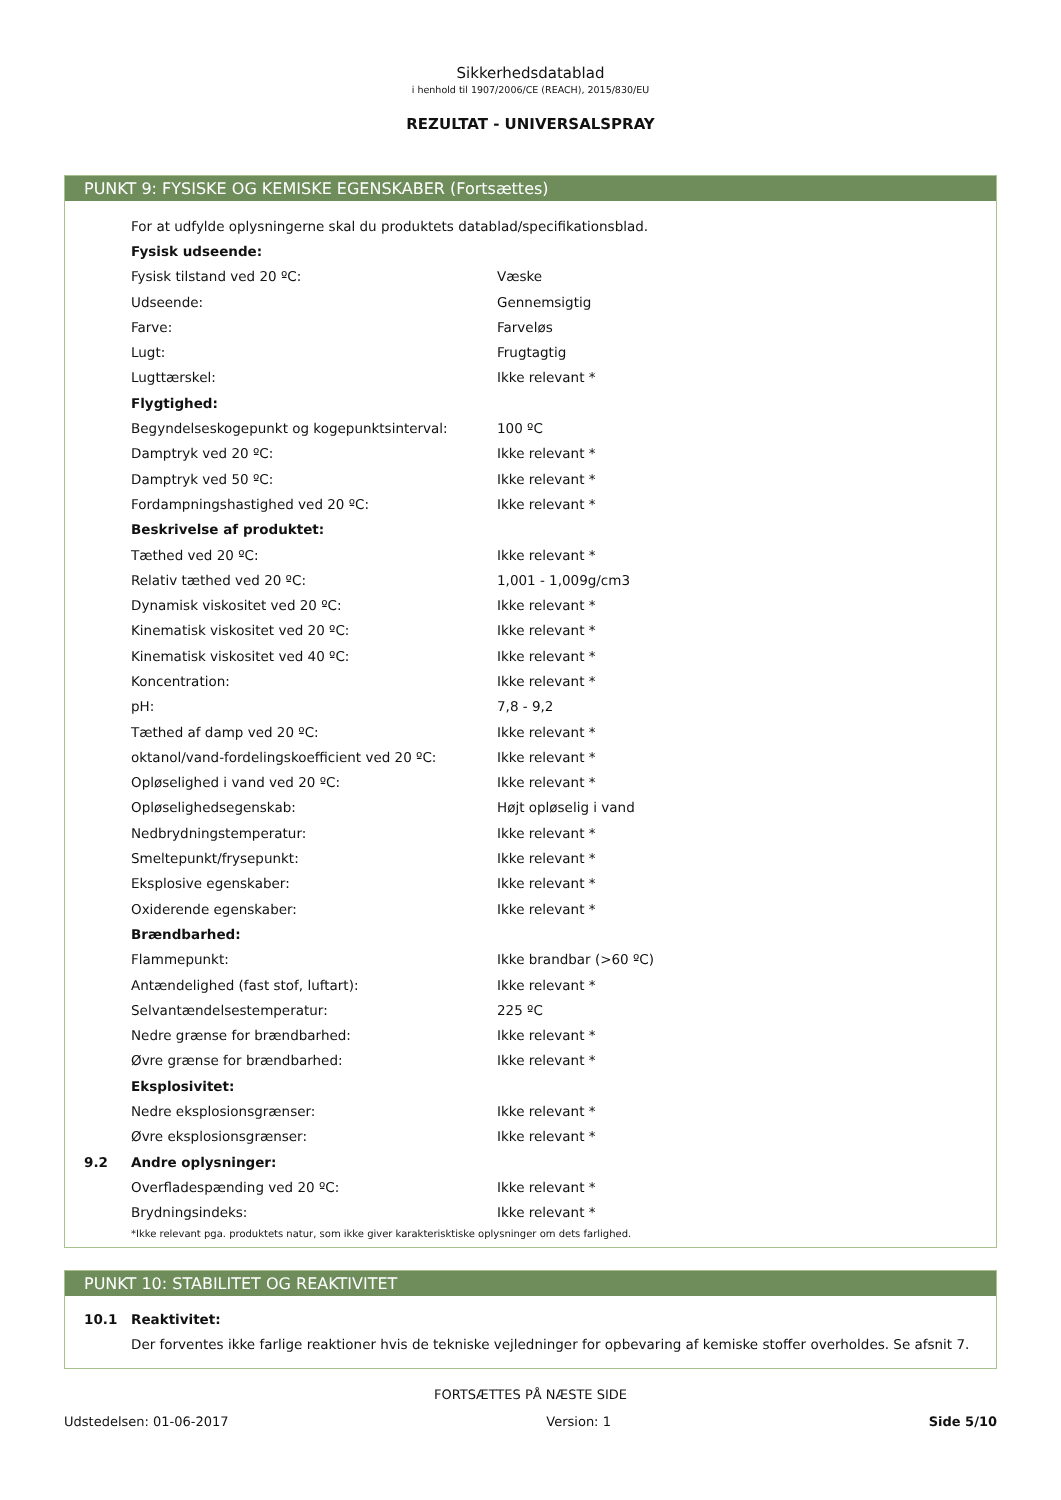Sikkerhedsdatablad
i henhold til 1907/2006/CE (REACH), 2015/830/EU
REZULTAT - UNIVERSALSPRAY
PUNKT 9: FYSISKE OG KEMISKE EGENSKABER (Fortsættes)
| | For at udfylde oplysningerne skal du produktets datablad/specifikationsblad. | |
| | Fysisk udseende: | |
| | Fysisk tilstand ved 20 ºC: | Væske |
| | Udseende: | Gennemsigtig |
| | Farve: | Farveløs |
| | Lugt: | Frugtagtig |
| | Lugttærskel: | Ikke relevant * |
| | Flygtighed: | |
| | Begyndelseskogepunkt og kogepunktsinterval: | 100 ºC |
| | Damptryk ved 20 ºC: | Ikke relevant * |
| | Damptryk ved 50 ºC: | Ikke relevant * |
| | Fordampningshastighed ved 20 ºC: | Ikke relevant * |
| | Beskrivelse af produktet: | |
| | Tæthed ved 20 ºC: | Ikke relevant * |
| | Relativ tæthed ved 20 ºC: | 1,001 - 1,009g/cm3 |
| | Dynamisk viskositet ved 20 ºC: | Ikke relevant * |
| | Kinematisk viskositet ved 20 ºC: | Ikke relevant * |
| | Kinematisk viskositet ved 40 ºC: | Ikke relevant * |
| | Koncentration: | Ikke relevant * |
| | pH: | 7,8 - 9,2 |
| | Tæthed af damp ved 20 ºC: | Ikke relevant * |
| | oktanol/vand-fordelingskoefficient ved 20 ºC: | Ikke relevant * |
| | Opløselighed i vand ved 20 ºC: | Ikke relevant * |
| | Opløselighedsegenskab: | Højt opløselig i vand |
| | Nedbrydningstemperatur: | Ikke relevant * |
| | Smeltepunkt/frysepunkt: | Ikke relevant * |
| | Eksplosive egenskaber: | Ikke relevant * |
| | Oxiderende egenskaber: | Ikke relevant * |
| | Brændbarhed: | |
| | Flammepunkt: | Ikke brandbar (>60 ºC) |
| | Antændelighed (fast stof, luftart): | Ikke relevant * |
| | Selvantændelsestemperatur: | 225 ºC |
| | Nedre grænse for brændbarhed: | Ikke relevant * |
| | Øvre grænse for brændbarhed: | Ikke relevant * |
| | Eksplosivitet: | |
| | Nedre eksplosionsgrænser: | Ikke relevant * |
| | Øvre eksplosionsgrænser: | Ikke relevant * |
| 9.2 | Andre oplysninger: | |
| | Overfladespænding ved 20 ºC: | Ikke relevant * |
| | Brydningsindeks: | Ikke relevant * |
*Ikke relevant pga. produktets natur, som ikke giver karakterisktiske oplysninger om dets farlighed.
PUNKT 10: STABILITET OG REAKTIVITET
| 10.1 | Reaktivitet: |
| | Der forventes ikke farlige reaktioner hvis de tekniske vejledninger for opbevaring af kemiske stoffer overholdes. Se afsnit 7. |
FORTSÆTTES PÅ NÆSTE SIDE
Udstedelsen: 01-06-2017 Version: 1 Side 5/10